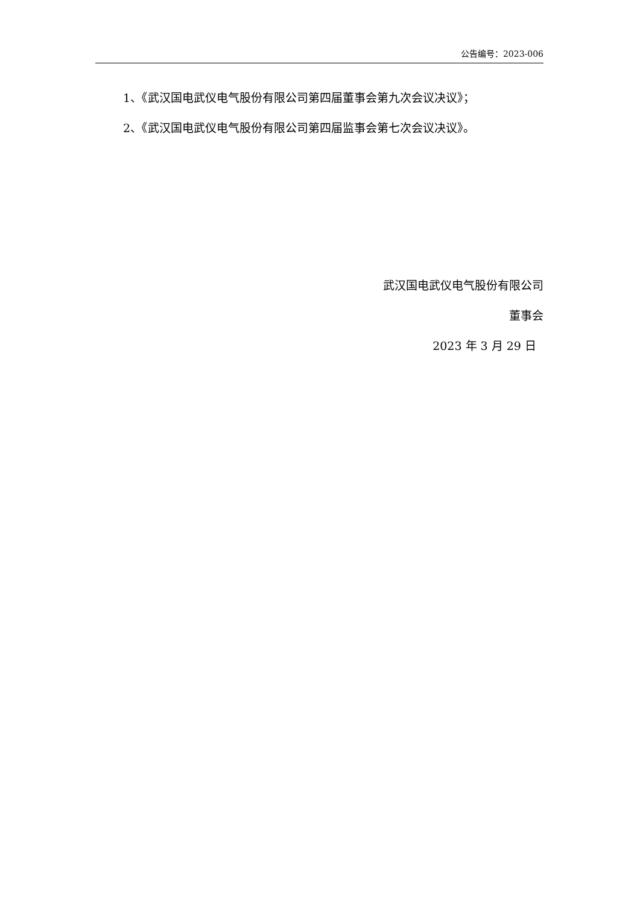公告编号：2023-006
1、《武汉国电武仪电气股份有限公司第四届董事会第九次会议决议》；
2、《武汉国电武仪电气股份有限公司第四届监事会第七次会议决议》。
武汉国电武仪电气股份有限公司
董事会
2023 年 3 月 29 日